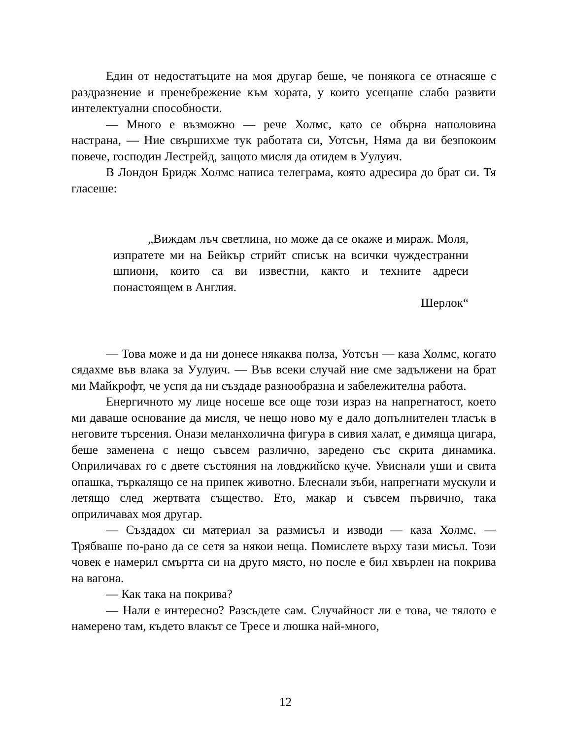Един от недостатъците на моя другар беше, че понякога се отнасяше с раздразнение и пренебрежение към хората, у които усещаше слабо развити интелектуални способности.
— Много е възможно — рече Холмс, като се обърна наполовина настрана, — Ние свършихме тук работата си, Уотсън, Няма да ви безпокоим повече, господин Лестрейд, защото мисля да отидем в Уулуич.
В Лондон Бридж Холмс написа телеграма, която адресира до брат си. Тя гласеше:
„Виждам лъч светлина, но може да се окаже и мираж. Моля, изпратете ми на Бейкър стрийт списък на всички чуждестранни шпиони, които са ви известни, както и техните адреси понастоящем в Англия.
Шерлок“
— Това може и да ни донесе някаква полза, Уотсън — каза Холмс, когато сядахме във влака за Уулуич. — Във всеки случай ние сме задължени на брат ми Майкрофт, че успя да ни създаде разнообразна и забележителна работа.
Енергичното му лице носеше все още този израз на напрегнатост, което ми даваше основание да мисля, че нещо ново му е дало допълнителен тласък в неговите търсения. Онази меланхолична фигура в сивия халат, е димяща цигара, беше заменена с нещо съвсем различно, заредено със скрита динамика. Оприличавах го с двете състояния на ловджийско куче. Увиснали уши и свита опашка, търкалящо се на припек животно. Блеснали зъби, напрегнати мускули и летящо след жертвата същество. Ето, макар и съвсем първично, така оприличавах моя другар.
— Създадох си материал за размисъл и изводи — каза Холмс. — Трябваше по-рано да се сетя за някои неща. Помислете върху тази мисъл. Този човек е намерил смъртта си на друго място, но после е бил хвърлен на покрива на вагона.
— Как така на покрива?
— Нали е интересно? Разсъдете сам. Случайност ли е това, че тялото е намерено там, където влакът се Тресе и люшка най-много,
12